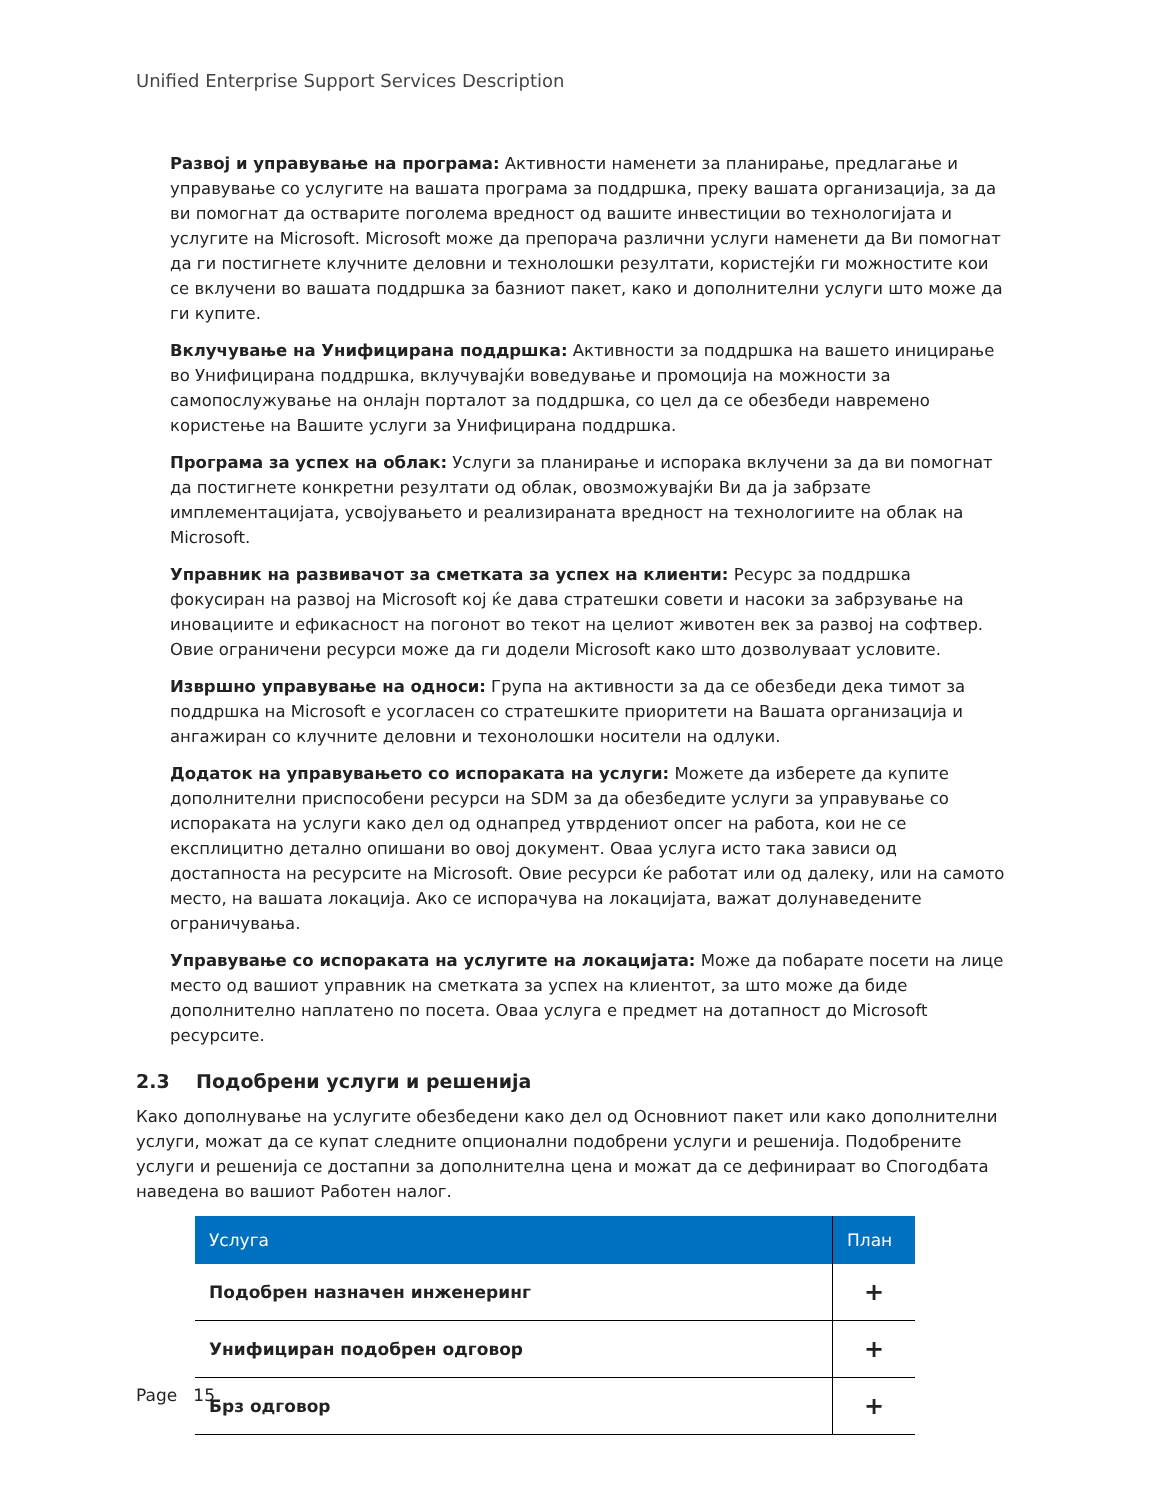Unified Enterprise Support Services Description
Развој и управување на програма: Активности наменети за планирање, предлагање и управување со услугите на вашата програма за поддршка, преку вашата организација, за да ви помогнат да остварите поголема вредност од вашите инвестиции во технологијата и услугите на Microsoft. Microsoft може да препорача различни услуги наменети да Ви помогнат да ги постигнете клучните деловни и технолошки резултати, користејќи ги можностите кои се вклучени во вашата поддршка за базниот пакет, како и дополнителни услуги што може да ги купите.
Вклучување на Унифицирана поддршка: Активности за поддршка на вашето иницирање во Унифицирана поддршка, вклучувајќи воведување и промоција на можности за самопослужување на онлајн порталот за поддршка, со цел да се обезбеди навремено користење на Вашите услуги за Унифицирана поддршка.
Програма за успех на облак: Услуги за планирање и испорака вклучени за да ви помогнат да постигнете конкретни резултати од облак, овозможувајќи Ви да ја забрзате имплементацијата, усвојувањето и реализираната вредност на технологиите на облак на Microsoft.
Управник на развивачот за сметката за успех на клиенти: Ресурс за поддршка фокусиран на развој на Microsoft кој ќе дава стратешки совети и насоки за забрзување на иновациите и ефикасност на погонот во текот на целиот животен век за развој на софтвер. Овие ограничени ресурси може да ги додели Microsoft како што дозволуваат условите.
Извршно управување на односи: Група на активности за да се обезбеди дека тимот за поддршка на Microsoft е усогласен со стратешките приоритети на Вашата организација и ангажиран со клучните деловни и техонолошки носители на одлуки.
Додаток на управувањето со испораката на услуги: Можете да изберете да купите дополнителни приспособени ресурси на SDM за да обезбедите услуги за управување со испораката на услуги како дел од однапред утврдениот опсег на работа, кои не се експлицитно детално опишани во овој документ. Оваа услуга исто така зависи од достапноста на ресурсите на Microsoft. Овие ресурси ќе работат или од далеку, или на самото место, на вашата локација. Ако се испорачува на локацијата, важат долунаведените ограничувања.
Управување со испораката на услугите на локацијата: Може да побарате посети на лице место од вашиот управник на сметката за успех на клиентот, за што може да биде дополнително наплатено по посета. Оваа услуга е предмет на дотапност до Microsoft ресурсите.
2.3 Подобрени услуги и решенија
Како дополнување на услугите обезбедени како дел од Основниот пакет или како дополнителни услуги, можат да се купат следните опционални подобрени услуги и решенија. Подобрените услуги и решенија се достапни за дополнителна цена и можат да се дефинираат во Спогодбата наведена во вашиот Работен налог.
| Услуга | План |
| --- | --- |
| Подобрен назначен инженеринг | + |
| Унифициран подобрен одговор | + |
| Брз одговор | + |
Page 15